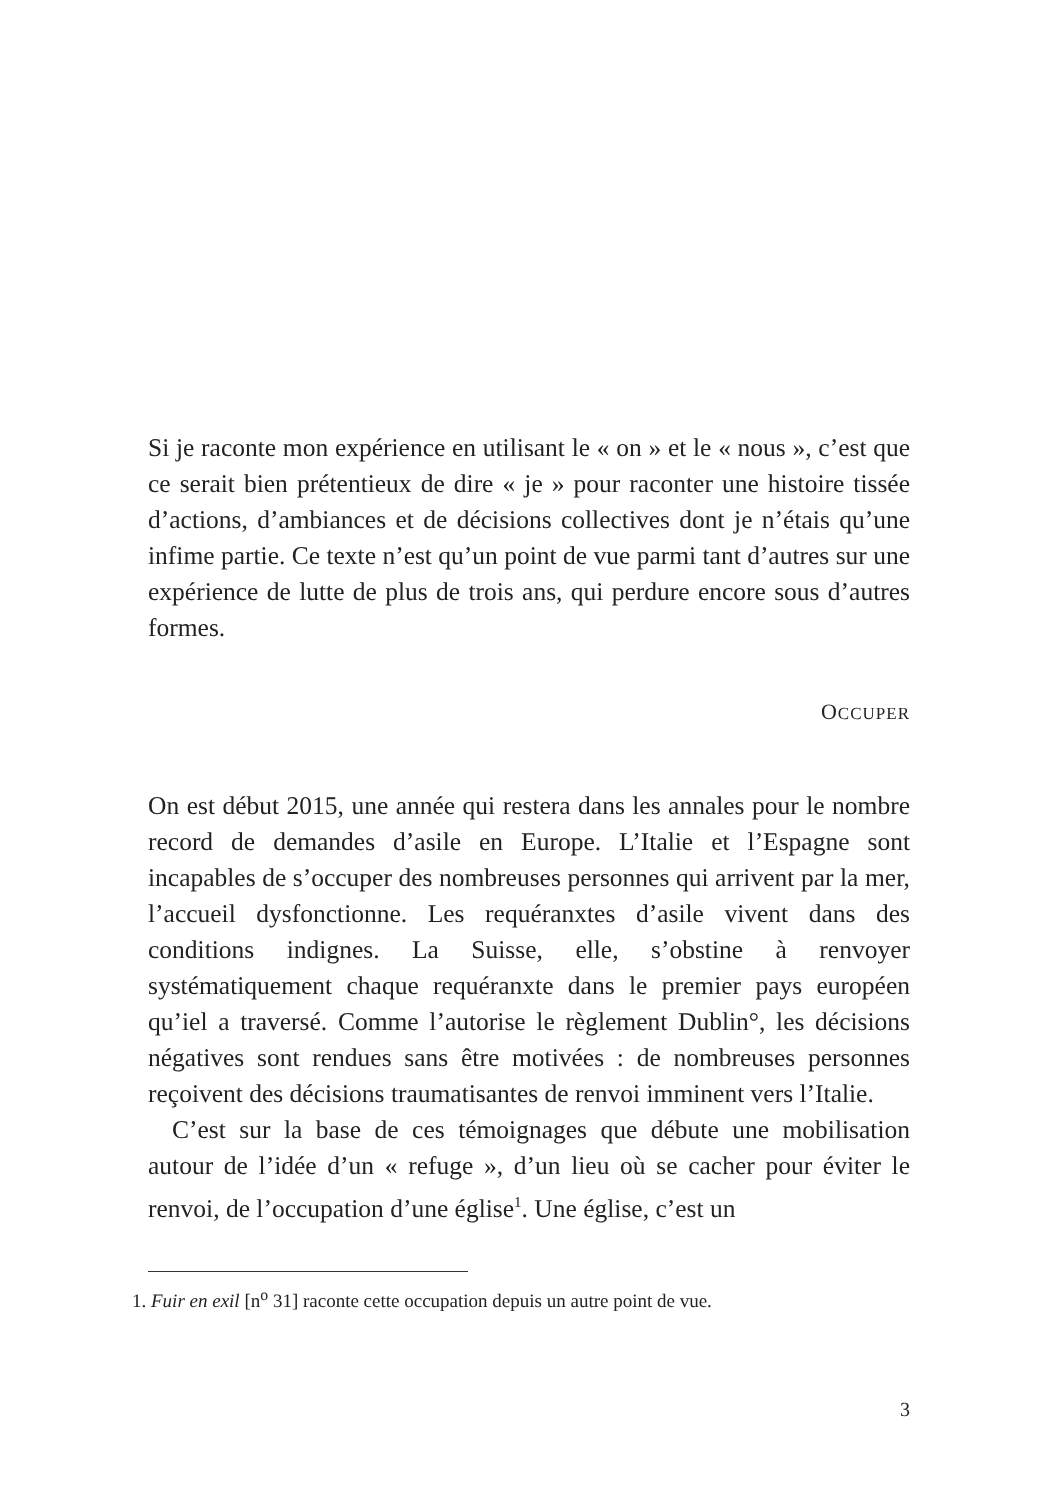Si je raconte mon expérience en utilisant le « on » et le « nous », c’est que ce serait bien prétentieux de dire « je » pour raconter une histoire tissée d’actions, d’ambiances et de décisions collectives dont je n’étais qu’une infime partie. Ce texte n’est qu’un point de vue parmi tant d’autres sur une expérience de lutte de plus de trois ans, qui perdure encore sous d’autres formes.
OCCUPER
On est début 2015, une année qui restera dans les annales pour le nombre record de demandes d’asile en Europe. L’Italie et l’Espagne sont incapables de s’occuper des nombreuses personnes qui arrivent par la mer, l’accueil dysfonctionne. Les requéranxtes d’asile vivent dans des conditions indignes. La Suisse, elle, s’obstine à renvoyer systématiquement chaque requéranxte dans le premier pays européen qu’iel a traversé. Comme l’autorise le règlement Dublin°, les décisions négatives sont rendues sans être motivées : de nombreuses personnes reçoivent des décisions traumatisantes de renvoi imminent vers l’Italie.
C’est sur la base de ces témoignages que débute une mobilisation autour de l’idée d’un « refuge », d’un lieu où se cacher pour éviter le renvoi, de l’occupation d’une église<sup>1</sup>. Une église, c’est un
1. Fuir en exil [n<sup>o</sup> 31] raconte cette occupation depuis un autre point de vue.
3